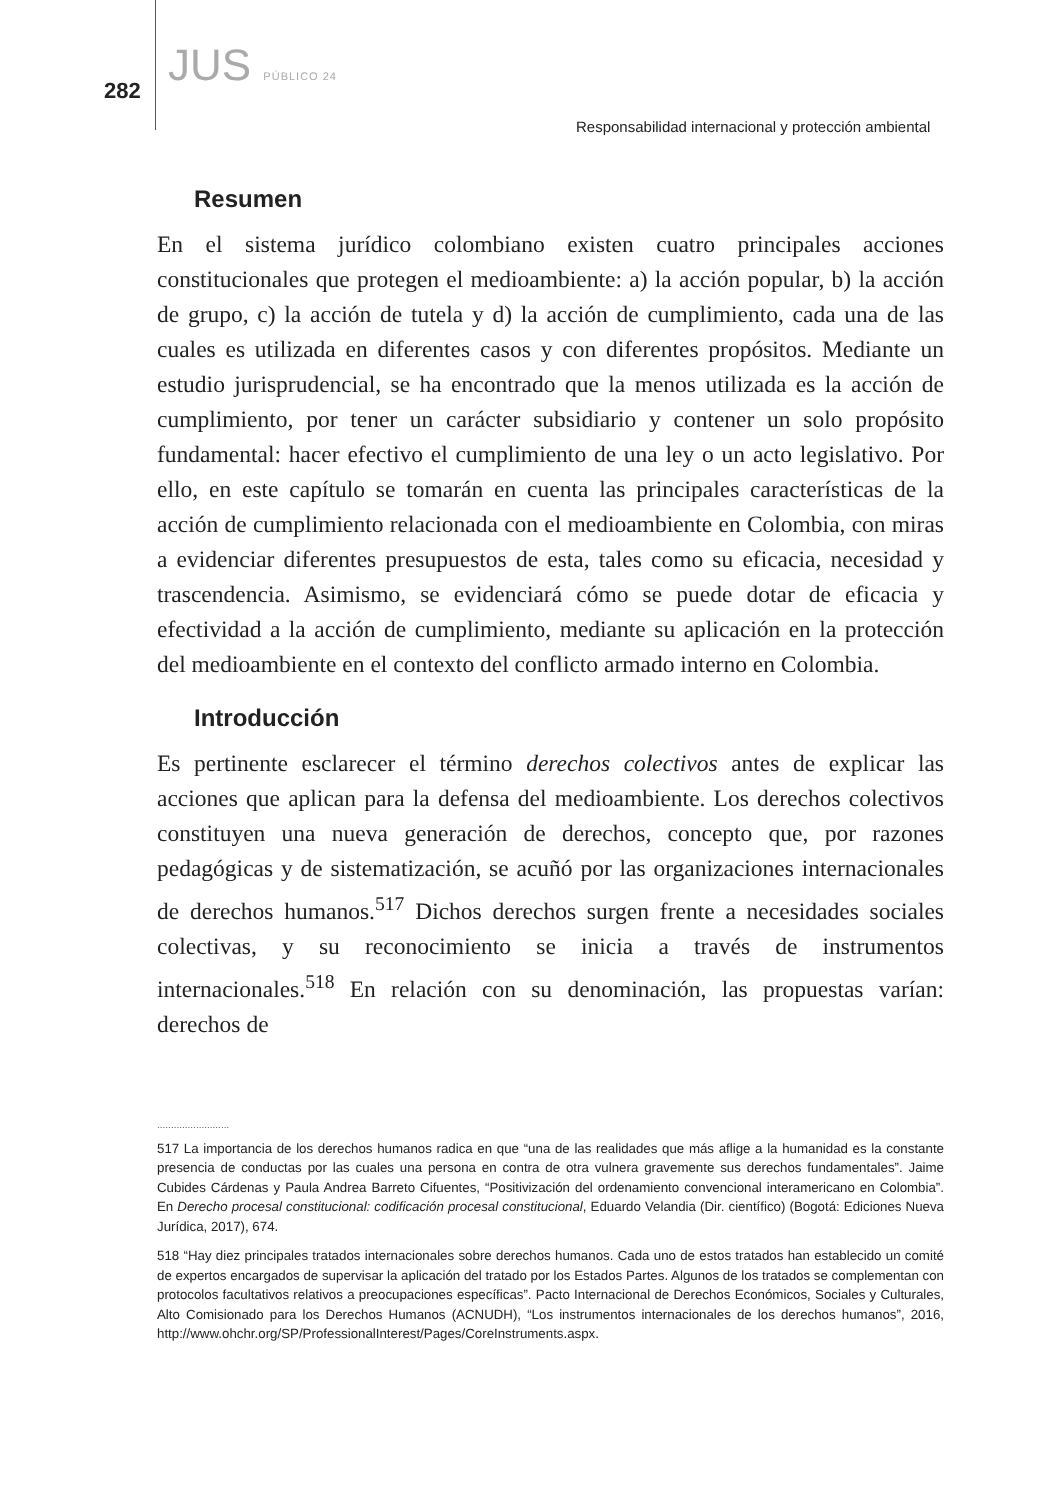282 JUS PÚBLICO 24
Responsabilidad internacional y protección ambiental
Resumen
En el sistema jurídico colombiano existen cuatro principales acciones constitucionales que protegen el medioambiente: a) la acción popular, b) la acción de grupo, c) la acción de tutela y d) la acción de cumplimiento, cada una de las cuales es utilizada en diferentes casos y con diferentes propósitos. Mediante un estudio jurisprudencial, se ha encontrado que la menos utilizada es la acción de cumplimiento, por tener un carácter subsidiario y contener un solo propósito fundamental: hacer efectivo el cumplimiento de una ley o un acto legislativo. Por ello, en este capítulo se tomarán en cuenta las principales características de la acción de cumplimiento relacionada con el medioambiente en Colombia, con miras a evidenciar diferentes presupuestos de esta, tales como su eficacia, necesidad y trascendencia. Asimismo, se evidenciará cómo se puede dotar de eficacia y efectividad a la acción de cumplimiento, mediante su aplicación en la protección del medioambiente en el contexto del conflicto armado interno en Colombia.
Introducción
Es pertinente esclarecer el término derechos colectivos antes de explicar las acciones que aplican para la defensa del medioambiente. Los derechos colectivos constituyen una nueva generación de derechos, concepto que, por razones pedagógicas y de sistematización, se acuñó por las organizaciones internacionales de derechos humanos.<sup>517</sup> Dichos derechos surgen frente a necesidades sociales colectivas, y su reconocimiento se inicia a través de instrumentos internacionales.<sup>518</sup> En relación con su denominación, las propuestas varían: derechos de
..........................
517 La importancia de los derechos humanos radica en que “una de las realidades que más aflige a la humanidad es la constante presencia de conductas por las cuales una persona en contra de otra vulnera gravemente sus derechos fundamentales”. Jaime Cubides Cárdenas y Paula Andrea Barreto Cifuentes, “Positivización del ordenamiento convencional interamericano en Colombia”. En Derecho procesal constitucional: codificación procesal constitucional, Eduardo Velandia (Dir. científico) (Bogotá: Ediciones Nueva Jurídica, 2017), 674.
518 “Hay diez principales tratados internacionales sobre derechos humanos. Cada uno de estos tratados han establecido un comité de expertos encargados de supervisar la aplicación del tratado por los Estados Partes. Algunos de los tratados se complementan con protocolos facultativos relativos a preocupaciones específicas”. Pacto Internacional de Derechos Económicos, Sociales y Culturales, Alto Comisionado para los Derechos Humanos (ACNUDH), “Los instrumentos internacionales de los derechos humanos”, 2016, http://www.ohchr.org/SP/ProfessionalInterest/Pages/CoreInstruments.aspx.